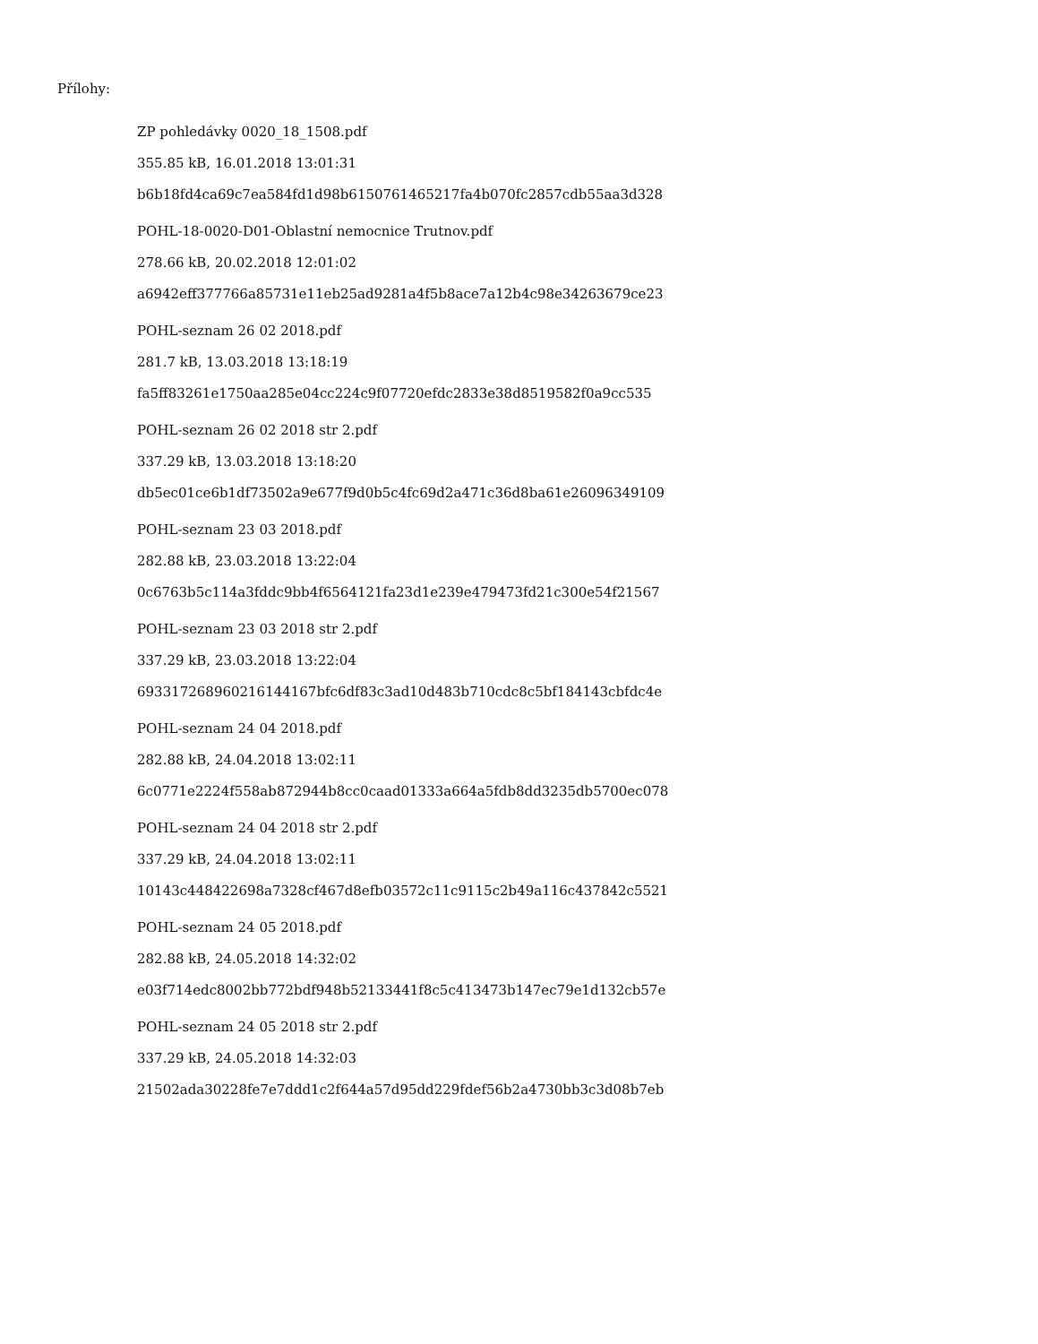Přílohy:
ZP pohledávky 0020_18_1508.pdf
355.85 kB, 16.01.2018 13:01:31
b6b18fd4ca69c7ea584fd1d98b6150761465217fa4b070fc2857cdb55aa3d328
POHL-18-0020-D01-Oblastní nemocnice Trutnov.pdf
278.66 kB, 20.02.2018 12:01:02
a6942eff377766a85731e11eb25ad9281a4f5b8ace7a12b4c98e34263679ce23
POHL-seznam 26 02 2018.pdf
281.7 kB, 13.03.2018 13:18:19
fa5ff83261e1750aa285e04cc224c9f07720efdc2833e38d8519582f0a9cc535
POHL-seznam 26 02 2018 str 2.pdf
337.29 kB, 13.03.2018 13:18:20
db5ec01ce6b1df73502a9e677f9d0b5c4fc69d2a471c36d8ba61e26096349109
POHL-seznam 23 03 2018.pdf
282.88 kB, 23.03.2018 13:22:04
0c6763b5c114a3fddc9bb4f6564121fa23d1e239e479473fd21c300e54f21567
POHL-seznam 23 03 2018 str 2.pdf
337.29 kB, 23.03.2018 13:22:04
693317268960216144167bfc6df83c3ad10d483b710cdc8c5bf184143cbfdc4e
POHL-seznam 24 04 2018.pdf
282.88 kB, 24.04.2018 13:02:11
6c0771e2224f558ab872944b8cc0caad01333a664a5fdb8dd3235db5700ec078
POHL-seznam 24 04 2018 str 2.pdf
337.29 kB, 24.04.2018 13:02:11
10143c448422698a7328cf467d8efb03572c11c9115c2b49a116c437842c5521
POHL-seznam 24 05 2018.pdf
282.88 kB, 24.05.2018 14:32:02
e03f714edc8002bb772bdf948b52133441f8c5c413473b147ec79e1d132cb57e
POHL-seznam 24 05 2018 str 2.pdf
337.29 kB, 24.05.2018 14:32:03
21502ada30228fe7e7ddd1c2f644a57d95dd229fdef56b2a4730bb3c3d08b7eb